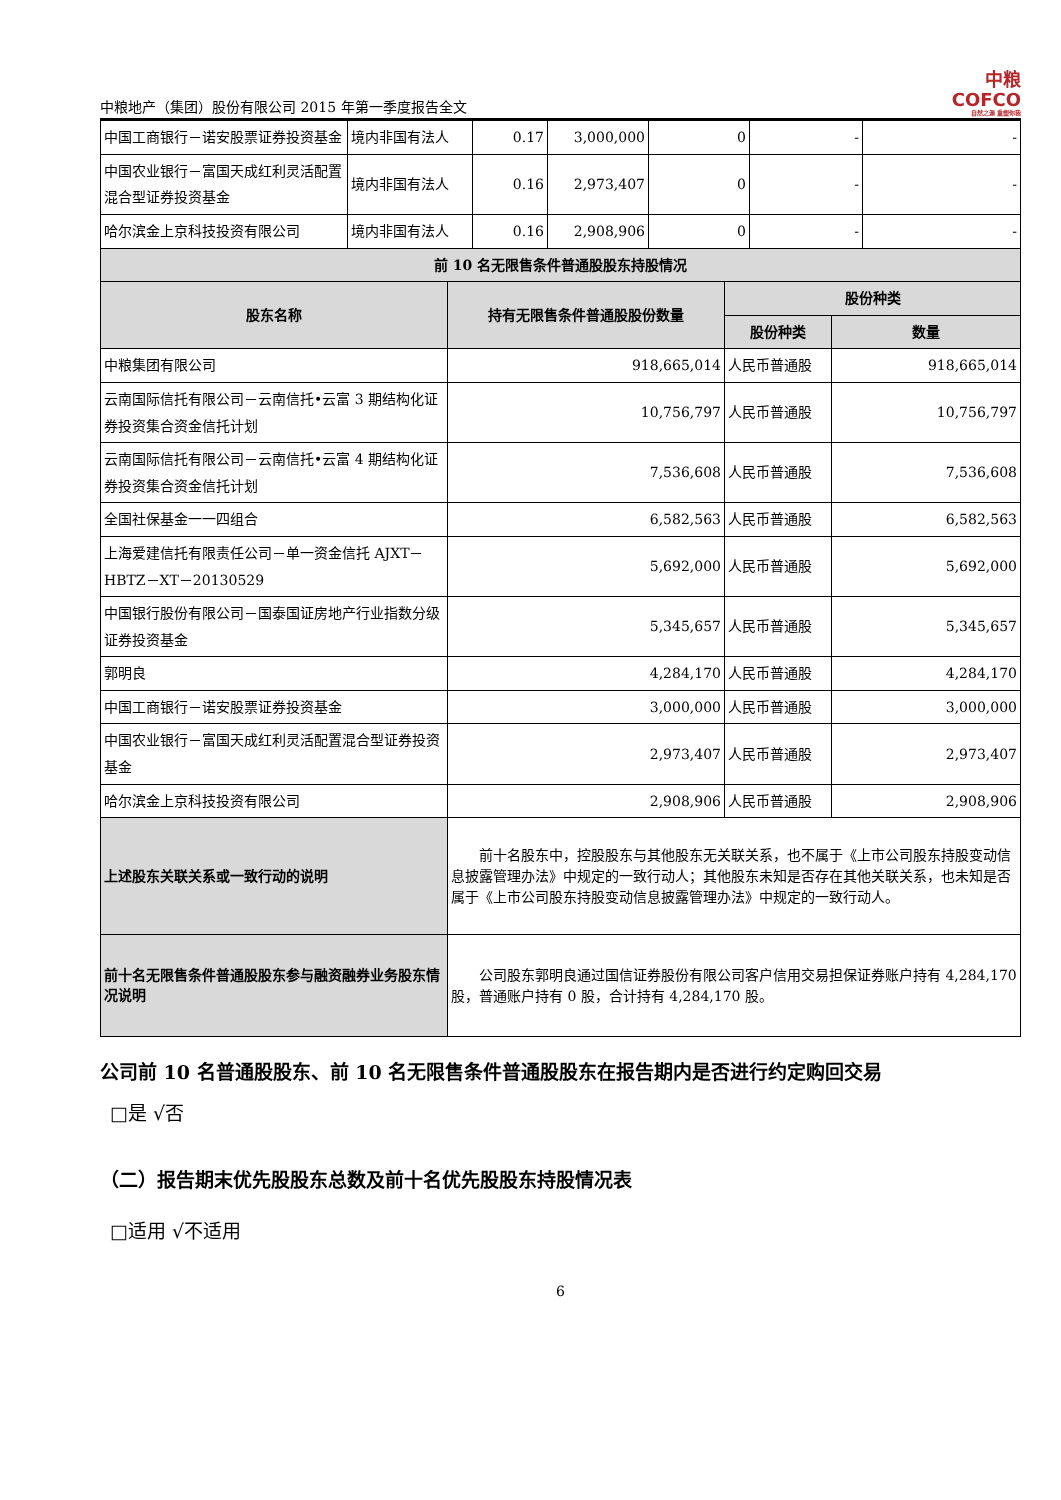中粮地产（集团）股份有限公司 2015 年第一季度报告全文
中粮
COFCO
自然之源 重塑你我
| 中国工商银行－诺安股票证券投资基金 | 境内非国有法人 | 0.17 | 3,000,000 | 0 | - | - |
| 中国农业银行－富国天成红利灵活配置混合型证券投资基金 | 境内非国有法人 | 0.16 | 2,973,407 | 0 | - | - |
| 哈尔滨金上京科技投资有限公司 | 境内非国有法人 | 0.16 | 2,908,906 | 0 | - | - |
| 前 10 名无限售条件普通股股东持股情况 | | | |
| --- | --- | --- | --- |
| 股东名称 | 持有无限售条件普通股股份数量 | 股份种类 | |
| | | 股份种类 | 数量 |
| 中粮集团有限公司 | 918,665,014 | 人民币普通股 | 918,665,014 |
| 云南国际信托有限公司－云南信托•云富 3 期结构化证券投资集合资金信托计划 | 10,756,797 | 人民币普通股 | 10,756,797 |
| 云南国际信托有限公司－云南信托•云富 4 期结构化证券投资集合资金信托计划 | 7,536,608 | 人民币普通股 | 7,536,608 |
| 全国社保基金一一四组合 | 6,582,563 | 人民币普通股 | 6,582,563 |
| 上海爱建信托有限责任公司－单一资金信托 AJXT－HBTZ－XT－20130529 | 5,692,000 | 人民币普通股 | 5,692,000 |
| 中国银行股份有限公司－国泰国证房地产行业指数分级证券投资基金 | 5,345,657 | 人民币普通股 | 5,345,657 |
| 郭明良 | 4,284,170 | 人民币普通股 | 4,284,170 |
| 中国工商银行－诺安股票证券投资基金 | 3,000,000 | 人民币普通股 | 3,000,000 |
| 中国农业银行－富国天成红利灵活配置混合型证券投资基金 | 2,973,407 | 人民币普通股 | 2,973,407 |
| 哈尔滨金上京科技投资有限公司 | 2,908,906 | 人民币普通股 | 2,908,906 |
| 上述股东关联关系或一致行动的说明 | 前十名股东中，控股股东与其他股东无关联关系，也不属于《上市公司股东持股变动信息披露管理办法》中规定的一致行动人；其他股东未知是否存在其他关联关系，也未知是否属于《上市公司股东持股变动信息披露管理办法》中规定的一致行动人。 | | |
| 前十名无限售条件普通股股东参与融资融券业务股东情况说明 | 公司股东郭明良通过国信证券股份有限公司客户信用交易担保证券账户持有 4,284,170 股，普通账户持有 0 股，合计持有 4,284,170 股。 | | |
公司前 10 名普通股股东、前 10 名无限售条件普通股股东在报告期内是否进行约定购回交易
□是 √否
（二）报告期末优先股股东总数及前十名优先股股东持股情况表
□适用 √不适用
6